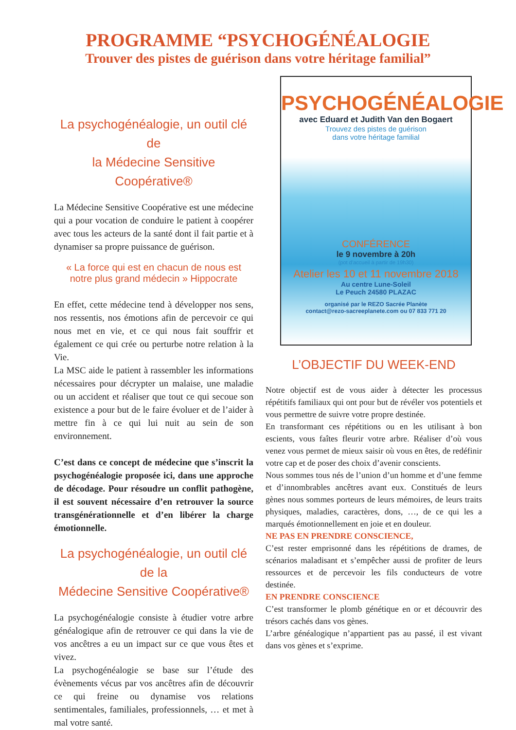PROGRAMME “PSYCHOGÉNÉALOGIE
Trouver des pistes de guérison dans votre héritage familial”
La psychogénéalogie, un outil clé de
la Médecine Sensitive Coopérative®
La Médecine Sensitive Coopérative est une médecine qui a pour vocation de conduire le patient à coopérer avec tous les acteurs de la santé dont il fait partie et à dynamiser sa propre puissance de guérison.
« La force qui est en chacun de nous est notre plus grand médecin » Hippocrate
En effet, cette médecine tend à développer nos sens, nos ressentis, nos émotions afin de percevoir ce qui nous met en vie, et ce qui nous fait souffrir et également ce qui crée ou perturbe notre relation à la Vie.
La MSC aide le patient à rassembler les informations nécessaires pour décrypter un malaise, une maladie ou un accident et réaliser que tout ce qui secoue son existence a pour but de le faire évoluer et de l’aider à mettre fin à ce qui lui nuit au sein de son environnement.
C’est dans ce concept de médecine que s’inscrit la psychogénéalogie proposée ici, dans une approche de décodage. Pour résoudre un conflit pathogène, il est souvent nécessaire d’en retrouver la source transgénérationnelle et d’en libérer la charge émotionnelle.
La psychogénéalogie, un outil clé de la
Médecine Sensitive Coopérative®
La psychogénéalogie consiste à étudier votre arbre généalogique afin de retrouver ce qui dans la vie de vos ancêtres a eu un impact sur ce que vous êtes et vivez.
La psychogénéalogie se base sur l’étude des évènements vécus par vos ancêtres afin de découvrir ce qui freine ou dynamise vos relations sentimentales, familiales, professionnels, … et met à mal votre santé.
PSYCHOGÉNÉALOGIE
avec Eduard et Judith Van den Bogaert
Trouvez des pistes de guérison
dans votre héritage familial
CONFÉRENCE
le 9 novembre à 20h
(pot d’accueil à partir de 19h30)
Atelier les 10 et 11 novembre 2018
Au centre Lune-Soleil
Le Peuch 24580 PLAZAC
organisé par le REZO Sacrée Planète
contact@rezo-sacreeplanete.com ou 07 833 771 20
L’OBJECTIF DU WEEK-END
Notre objectif est de vous aider à détecter les processus répétitifs familiaux qui ont pour but de révéler vos potentiels et vous permettre de suivre votre propre destinée.
En transformant ces répétitions ou en les utilisant à bon escients, vous faîtes fleurir votre arbre. Réaliser d’où vous venez vous permet de mieux saisir où vous en êtes, de redéfinir votre cap et de poser des choix d’avenir conscients.
Nous sommes tous nés de l’union d’un homme et d’une femme et d’innombrables ancêtres avant eux. Constitués de leurs gènes nous sommes porteurs de leurs mémoires, de leurs traits physiques, maladies, caractères, dons, …, de ce qui les a marqués émotionnellement en joie et en douleur.
NE PAS EN PRENDRE CONSCIENCE,
C’est rester emprisonné dans les répétitions de drames, de scénarios maladisant et s’empêcher aussi de profiter de leurs ressources et de percevoir les fils conducteurs de votre destinée.
EN PRENDRE CONSCIENCE
C’est transformer le plomb génétique en or et découvrir des trésors cachés dans vos gènes.
L’arbre généalogique n’appartient pas au passé, il est vivant dans vos gènes et s’exprime.